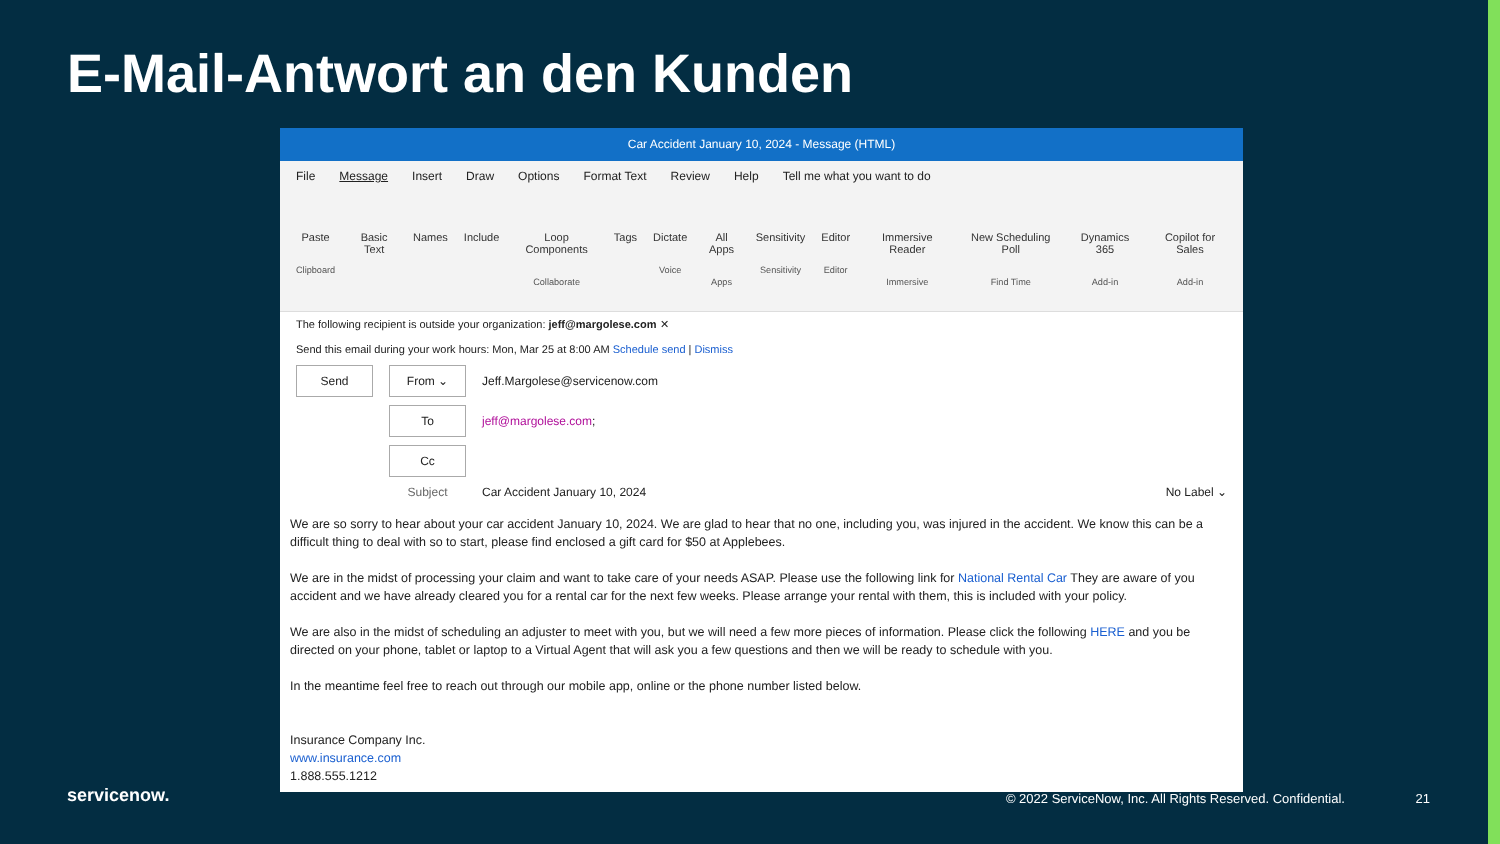E-Mail-Antwort an den Kunden
Car Accident January 10, 2024 - Message (HTML)
File Message Insert Draw Options Format Text Review Help Tell me what you want to do
Paste
Clipboard
Basic Text Names Include Loop Components
Collaborate
Tags Dictate
Voice
All Apps
Apps
Sensitivity
Sensitivity
Editor
Editor
Immersive Reader
Immersive
New Scheduling Poll
Find Time
Dynamics 365
Add-in
Copilot for Sales
Add-in
The following recipient is outside your organization: jeff@margolese.com ✕
Send this email during your work hours: Mon, Mar 25 at 8:00 AM Schedule send | Dismiss
Send From ⌄
Jeff.Margolese@servicenow.com
To
jeff@margolese.com;
Cc
Subject Car Accident January 10, 2024 No Label ⌄
We are so sorry to hear about your car accident January 10, 2024. We are glad to hear that no one, including you, was injured in the accident. We know this can be a difficult thing to deal with so to start, please find enclosed a gift card for $50 at Applebees.
We are in the midst of processing your claim and want to take care of your needs ASAP. Please use the following link for National Rental Car They are aware of you accident and we have already cleared you for a rental car for the next few weeks. Please arrange your rental with them, this is included with your policy.
We are also in the midst of scheduling an adjuster to meet with you, but we will need a few more pieces of information. Please click the following HERE and you be directed on your phone, tablet or laptop to a Virtual Agent that will ask you a few questions and then we will be ready to schedule with you.
In the meantime feel free to reach out through our mobile app, online or the phone number listed below.
Insurance Company Inc.
www.insurance.com
1.888.555.1212
servicenow.
© 2022 ServiceNow, Inc. All Rights Reserved. Confidential.
21